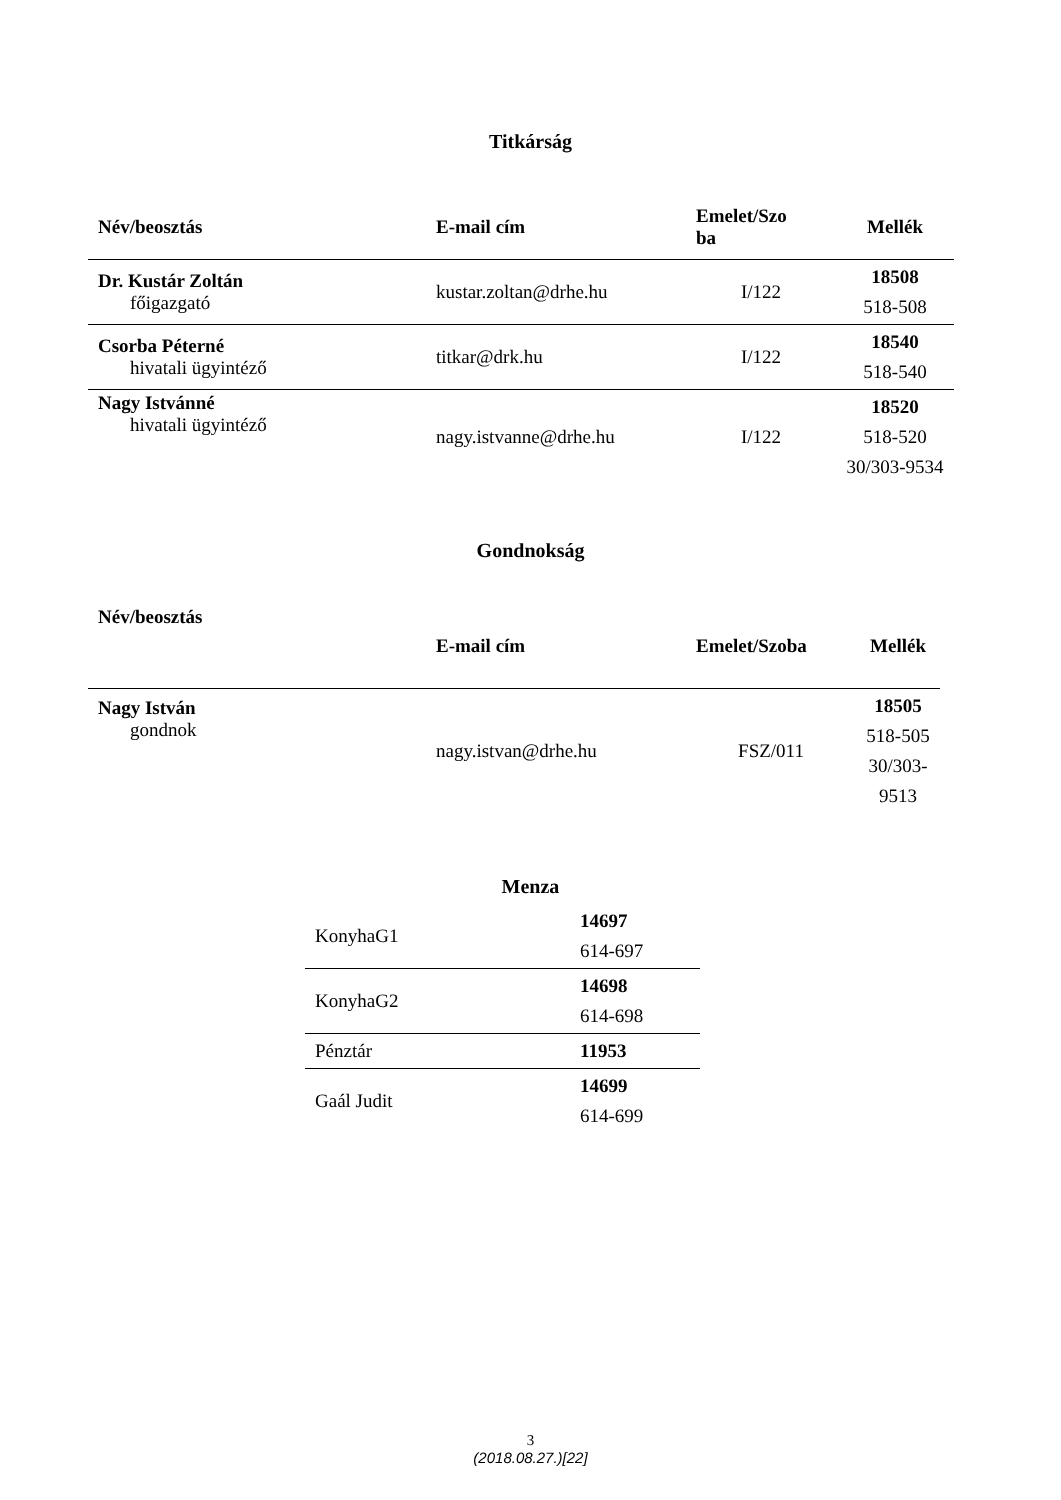Titkárság
| Név/beosztás | E-mail cím | Emelet/Szo ba | Mellék |
| --- | --- | --- | --- |
| Dr. Kustár Zoltán főigazgató | kustar.zoltan@drhe.hu | I/122 | 18508 518-508 |
| Csorba Péterné hivatali ügyintéző | titkar@drk.hu | I/122 | 18540 518-540 |
| Nagy Istvánné hivatali ügyintéző | nagy.istvanne@drhe.hu | I/122 | 18520 518-520 30/303-9534 |
Gondnokság
| Név/beosztás | E-mail cím | Emelet/Szoba | Mellék |
| --- | --- | --- | --- |
| Nagy István gondnok | nagy.istvan@drhe.hu | FSZ/011 | 18505 518-505 30/303-9513 |
Menza
| KonyhaG1 | 14697 614-697 |
| KonyhaG2 | 14698 614-698 |
| Pénztár | 11953 |
| Gaál Judit | 14699 614-699 |
3
(2018.08.27.)[22]